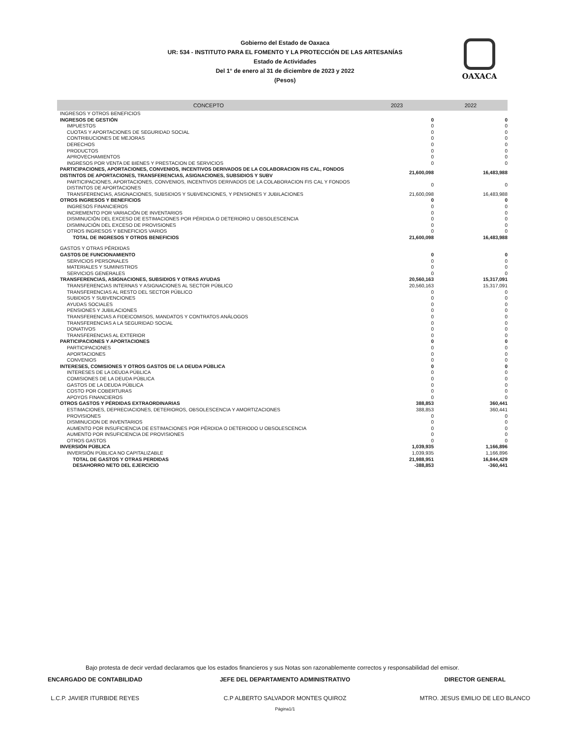OAXACA
Gobierno del Estado de Oaxaca
UR: 534 - INSTITUTO PARA EL FOMENTO Y LA PROTECCIÓN DE LAS ARTESANÍAS
Estado de Actividades
Del 1° de enero al 31 de diciembre de 2023 y 2022
(Pesos)
| CONCEPTO | 2023 | 2022 |
| --- | --- | --- |
| INGRESOS Y OTROS BENEFICIOS | | |
| INGRESOS DE GESTIÓN | 0 | 0 |
| IMPUESTOS | 0 | 0 |
| CUOTAS Y APORTACIONES DE SEGURIDAD SOCIAL | 0 | 0 |
| CONTRIBUCIONES DE MEJORAS | 0 | 0 |
| DERECHOS | 0 | 0 |
| PRODUCTOS | 0 | 0 |
| APROVECHAMIENTOS | 0 | 0 |
| INGRESOS POR VENTA DE BIENES Y PRESTACION DE SERVICIOS | 0 | 0 |
| PARTICIPACIONES, APORTACIONES, CONVENIOS, INCENTIVOS DERIVADOS DE LA COLABORACION FIS CAL, FONDOS DISTINTOS DE APORTACIONES, TRANSFERENCIAS, ASIGNACIONES, SUBSIDIOS Y SUBV | 21,600,098 | 16,483,988 |
| PARTICIPACIONES, APORTACIONES, CONVENIOS, INCENTIVOS DERIVADOS DE LA COLABORACION FIS CAL Y FONDOS DISTINTOS DE APORTACIONES | 0 | 0 |
| TRANSFERENCIAS, ASIGNACIONES, SUBSIDIOS Y SUBVENCIONES, Y PENSIONES Y JUBILACIONES | 21,600,098 | 16,483,988 |
| OTROS INGRESOS Y BENEFICIOS | 0 | 0 |
| INGRESOS FINANCIEROS | 0 | 0 |
| INCREMENTO POR VARIACIÓN DE INVENTARIOS | 0 | 0 |
| DISMINUCIÓN DEL EXCESO DE ESTIMACIONES POR PÉRDIDA O DETERIORO U OBSOLESCENCIA | 0 | 0 |
| DISMINUCIÓN DEL EXCESO DE PROVISIONES | 0 | 0 |
| OTROS INGRESOS Y BENEFICIOS VARIOS | 0 | 0 |
| TOTAL DE INGRESOS Y OTROS BENEFICIOS | 21,600,098 | 16,483,988 |
| GASTOS Y OTRAS PÉRDIDAS | | |
| GASTOS DE FUNCIONAMIENTO | 0 | 0 |
| SERVICIOS PERSONALES | 0 | 0 |
| MATERIALES Y SUMINISTROS | 0 | 0 |
| SERVICIOS GENERALES | 0 | 0 |
| TRANSFERENCIAS, ASIGNACIONES, SUBSIDIOS Y OTRAS AYUDAS | 20,560,163 | 15,317,091 |
| TRANSFERENCIAS INTERNAS Y ASIGNACIONES AL SECTOR PÚBLICO | 20,560,163 | 15,317,091 |
| TRANSFERENCIAS AL RESTO DEL SECTOR PÚBLICO | 0 | 0 |
| SUBIDIOS Y SUBVENCIONES | 0 | 0 |
| AYUDAS SOCIALES | 0 | 0 |
| PENSIONES Y JUBILACIONES | 0 | 0 |
| TRANSFERENCIAS A FIDEICOMISOS, MANDATOS Y CONTRATOS ANÁLOGOS | 0 | 0 |
| TRANSFERENCIAS A LA SEGURIDAD SOCIAL | 0 | 0 |
| DONATIVOS | 0 | 0 |
| TRANSFERENCIAS AL EXTERIOR | 0 | 0 |
| PARTICIPACIONES Y APORTACIONES | 0 | 0 |
| PARTICIPACIONES | 0 | 0 |
| APORTACIONES | 0 | 0 |
| CONVENIOS | 0 | 0 |
| INTERESES, COMISIONES Y OTROS GASTOS DE LA DEUDA PÚBLICA | 0 | 0 |
| INTERESES DE LA DEUDA PÚBLICA | 0 | 0 |
| COMISIONES DE LA DEUDA PÚBLICA | 0 | 0 |
| GASTOS DE LA DEUDA PÚBLICA | 0 | 0 |
| COSTO POR COBERTURAS | 0 | 0 |
| APOYOS FINANCIEROS | 0 | 0 |
| OTROS GASTOS Y PÉRDIDAS EXTRAORDINARIAS | 388,853 | 360,441 |
| ESTIMACIONES, DEPRECIACIONES, DETERIOROS, OBSOLESCENCIA Y AMORTIZACIONES | 388,853 | 360,441 |
| PROVISIONES | 0 | 0 |
| DISMINUCION DE INVENTARIOS | 0 | 0 |
| AUMENTO POR INSUFICIENCIA DE ESTIMACIONES POR PÉRDIDA O DETERIODO U OBSOLESCENCIA | 0 | 0 |
| AUMENTO POR INSUFICIENCIA DE PROVISIONES | 0 | 0 |
| OTROS GASTOS | 0 | 0 |
| INVERSIÓN PÚBLICA | 1,039,935 | 1,166,896 |
| INVERSIÓN PÚBLICA NO CAPITALIZABLE | 1,039,935 | 1,166,896 |
| TOTAL DE GASTOS Y OTRAS PERDIDAS | 21,988,951 | 16,844,429 |
| DESAHORRO NETO DEL EJERCICIO | -388,853 | -360,441 |
Bajo protesta de decir verdad declaramos que los estados financieros y sus Notas son razonablemente correctos y responsabilidad del emisor.
ENCARGADO DE CONTABILIDAD JEFE DEL DEPARTAMENTO ADMINISTRATIVO
DIRECTOR GENERAL
L.C.P. JAVIER ITURBIDE REYES C.P ALBERTO SALVADOR MONTES QUIROZ
MTRO. JESUS EMILIO DE LEO BLANCO
Página1/1